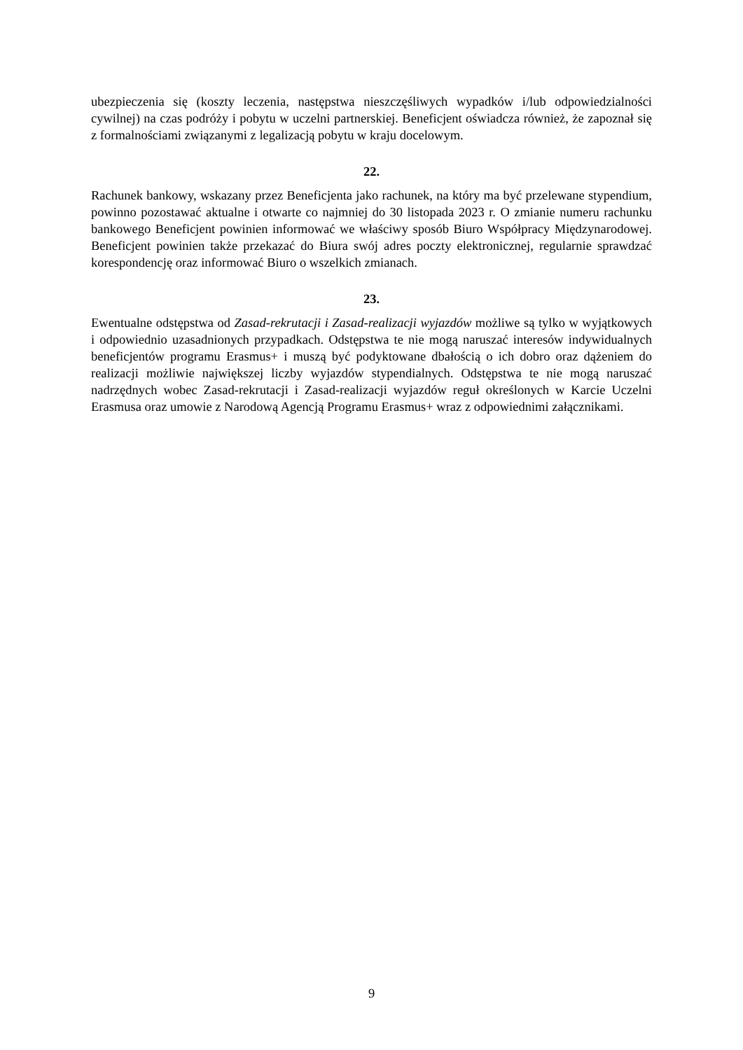ubezpieczenia się (koszty leczenia, następstwa nieszczęśliwych wypadków i/lub odpowiedzialności cywilnej) na czas podróży i pobytu w uczelni partnerskiej. Beneficjent oświadcza również, że zapoznał się z formalnościami związanymi z legalizacją pobytu w kraju docelowym.
22.
Rachunek bankowy, wskazany przez Beneficjenta jako rachunek, na który ma być przelewane stypendium, powinno pozostawać aktualne i otwarte co najmniej do 30 listopada 2023 r. O zmianie numeru rachunku bankowego Beneficjent powinien informować we właściwy sposób Biuro Współpracy Międzynarodowej. Beneficjent powinien także przekazać do Biura swój adres poczty elektronicznej, regularnie sprawdzać korespondencję oraz informować Biuro o wszelkich zmianach.
23.
Ewentualne odstępstwa od Zasad-rekrutacji i Zasad-realizacji wyjazdów możliwe są tylko w wyjątkowych i odpowiednio uzasadnionych przypadkach. Odstępstwa te nie mogą naruszać interesów indywidualnych beneficjentów programu Erasmus+ i muszą być podyktowane dbałością o ich dobro oraz dążeniem do realizacji możliwie największej liczby wyjazdów stypendialnych. Odstępstwa te nie mogą naruszać nadrzędnych wobec Zasad-rekrutacji i Zasad-realizacji wyjazdów reguł określonych w Karcie Uczelni Erasmusa oraz umowie z Narodową Agencją Programu Erasmus+ wraz z odpowiednimi załącznikami.
9